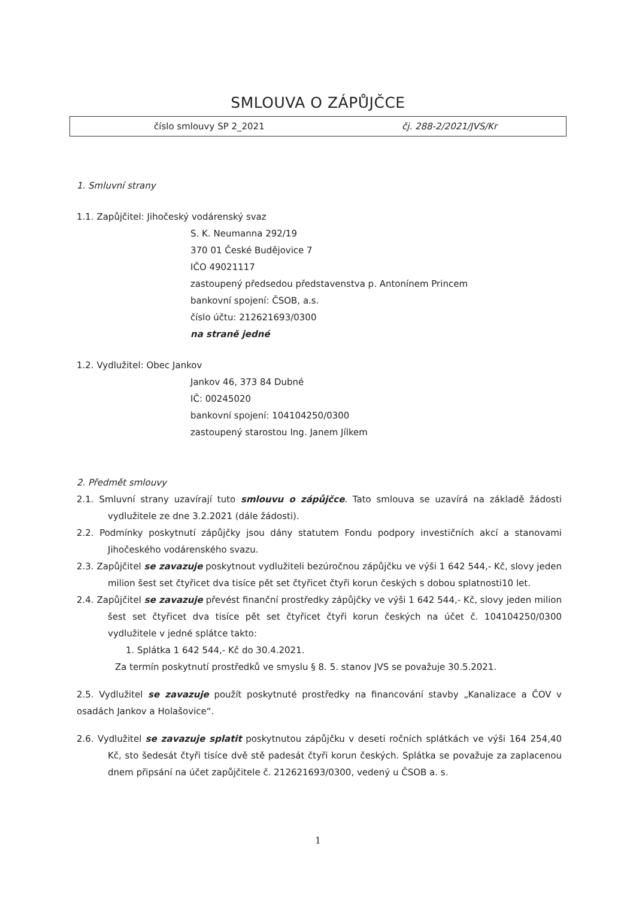SMLOUVA O ZÁPŮJČCE
číslo smlouvy SP 2_2021 čj. 288-2/2021/JVS/Kr
1. Smluvní strany
1.1. Zapůjčitel: Jihočeský vodárenský svaz
S. K. Neumanna 292/19
370 01 České Budějovice 7
IČO 49021117
zastoupený předsedou představenstva p. Antonínem Princem
bankovní spojení: ČSOB, a.s.
číslo účtu: 212621693/0300
na straně jedné
1.2. Vydlužitel: Obec Jankov
Jankov 46, 373 84 Dubné
IČ: 00245020
bankovní spojení: 104104250/0300
zastoupený starostou Ing. Janem Jílkem
2. Předmět smlouvy
2.1. Smluvní strany uzavírají tuto smlouvu o zápůjčce. Tato smlouva se uzavírá na základě žádosti vydlužitele ze dne 3.2.2021 (dále žádosti).
2.2. Podmínky poskytnutí zápůjčky jsou dány statutem Fondu podpory investičních akcí a stanovami Jihočeského vodárenského svazu.
2.3. Zapůjčitel se zavazuje poskytnout vydlužiteli bezúročnou zápůjčku ve výši 1 642 544,- Kč, slovy jeden milion šest set čtyřicet dva tisíce pět set čtyřicet čtyři korun českých s dobou splatnosti10 let.
2.4. Zapůjčitel se zavazuje převést finanční prostředky zápůjčky ve výši 1 642 544,- Kč, slovy jeden milion šest set čtyřicet dva tisíce pět set čtyřicet čtyři korun českých na účet č. 104104250/0300 vydlužitele v jedné splátce takto:
1. Splátka 1 642 544,- Kč do 30.4.2021.
Za termín poskytnutí prostředků ve smyslu § 8. 5. stanov JVS se považuje 30.5.2021.
2.5. Vydlužitel se zavazuje použít poskytnuté prostředky na financování stavby „Kanalizace a ČOV v osadách Jankov a Holašovice“.
2.6. Vydlužitel se zavazuje splatit poskytnutou zápůjčku v deseti ročních splátkách ve výši 164 254,40 Kč, sto šedesát čtyři tisíce dvě stě padesát čtyři korun českých. Splátka se považuje za zaplacenou dnem připsání na účet zapůjčitele č. 212621693/0300, vedený u ČSOB a. s.
1